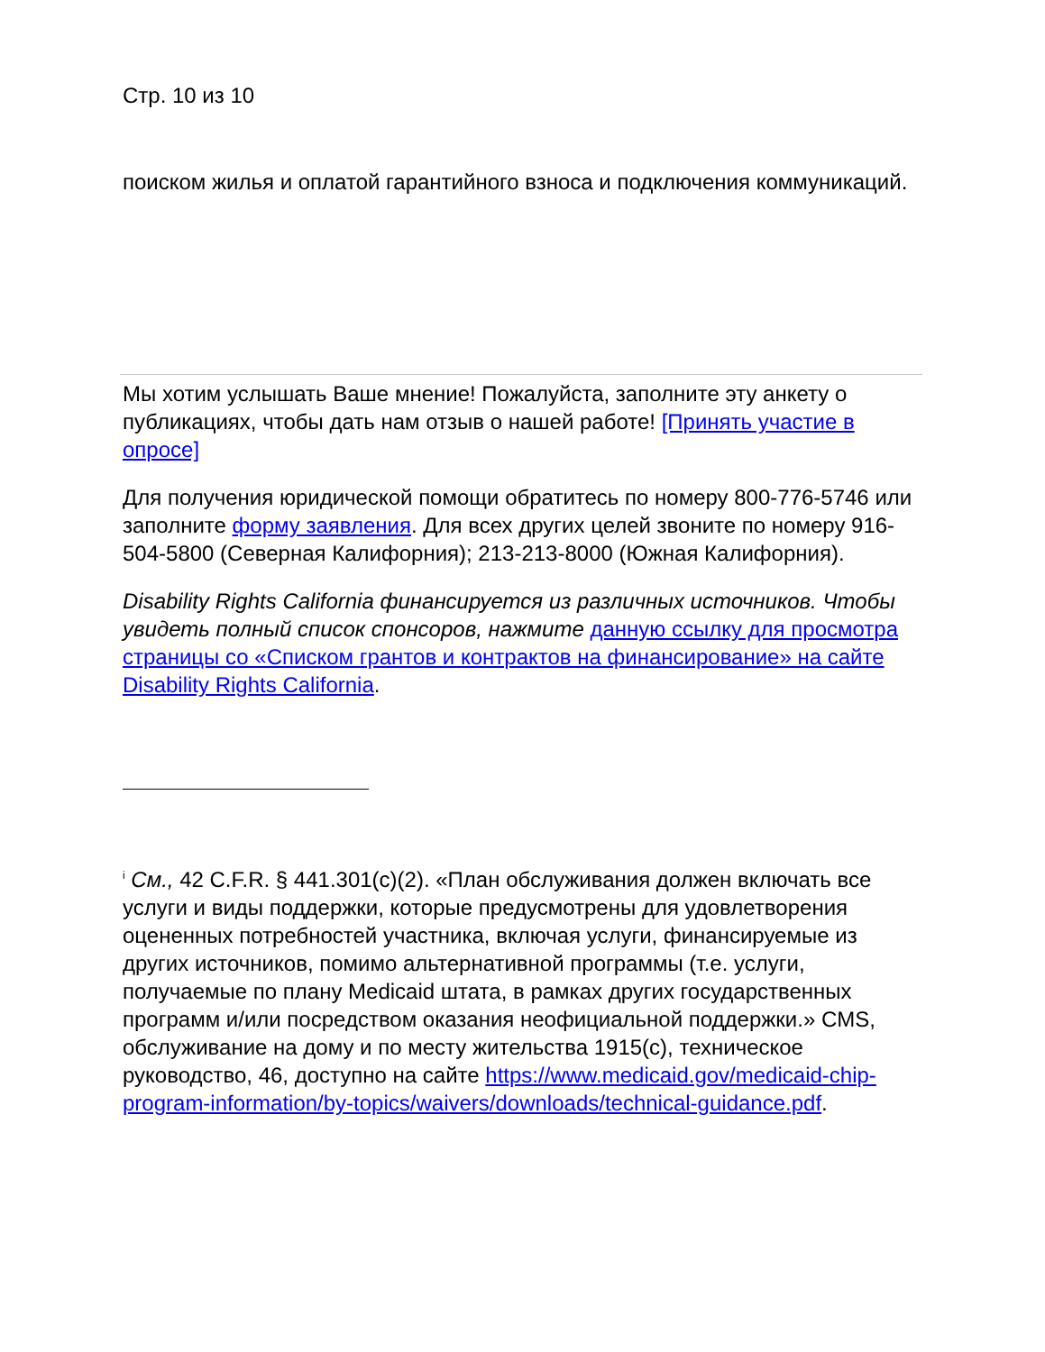Стр. 10 из 10
поиском жилья и оплатой гарантийного взноса и подключения коммуникаций.
Мы хотим услышать Ваше мнение! Пожалуйста, заполните эту анкету о публикациях, чтобы дать нам отзыв о нашей работе! [Принять участие в опросе]
Для получения юридической помощи обратитесь по номеру 800-776-5746 или заполните форму заявления. Для всех других целей звоните по номеру 916-504-5800 (Северная Калифорния); 213-213-8000 (Южная Калифорния).
Disability Rights California финансируется из различных источников. Чтобы увидеть полный список спонсоров, нажмите данную ссылку для просмотра страницы со «Списком грантов и контрактов на финансирование» на сайте Disability Rights California.
<sup>i</sup> См., 42 C.F.R. § 441.301(c)(2). «План обслуживания должен включать все услуги и виды поддержки, которые предусмотрены для удовлетворения оцененных потребностей участника, включая услуги, финансируемые из других источников, помимо альтернативной программы (т.е. услуги, получаемые по плану Medicaid штата, в рамках других государственных программ и/или посредством оказания неофициальной поддержки.» CMS, обслуживание на дому и по месту жительства 1915(c), техническое руководство, 46, доступно на сайте https://www.medicaid.gov/medicaid-chip-program-information/by-topics/waivers/downloads/technical-guidance.pdf.